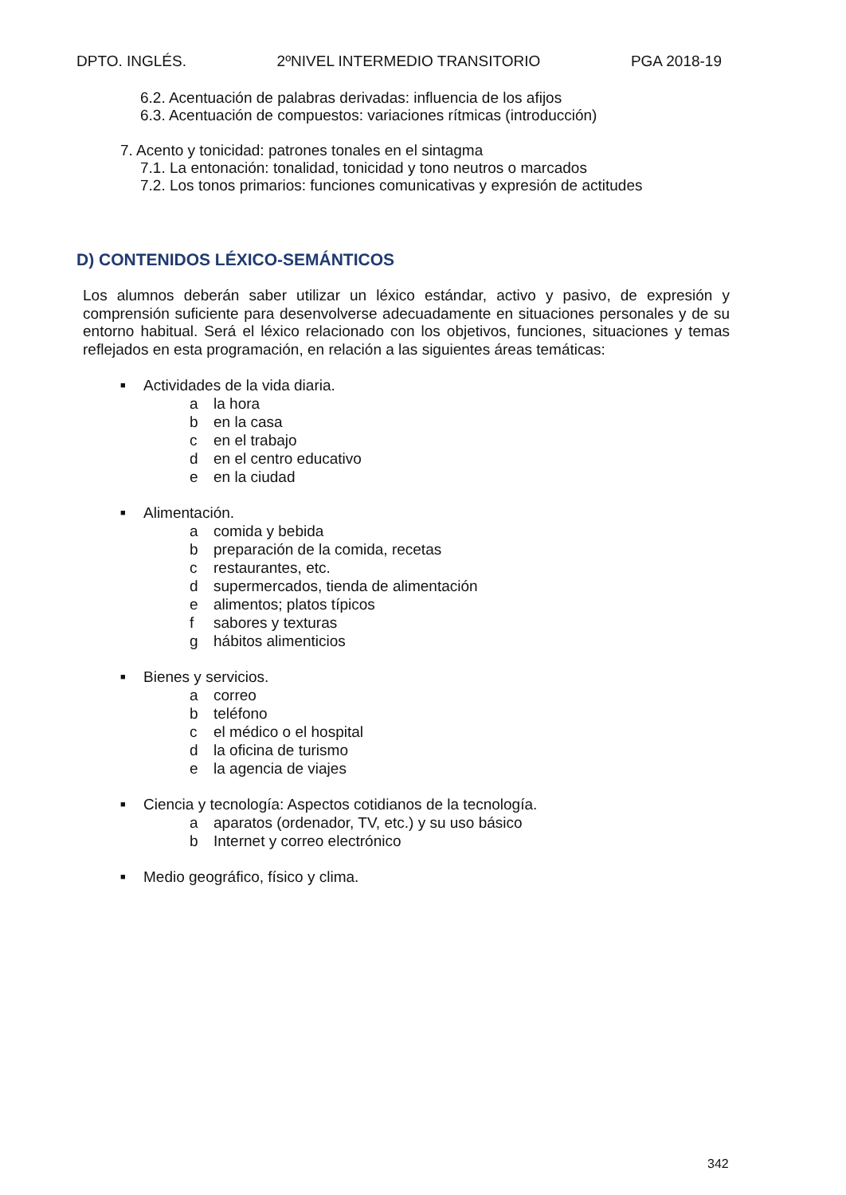DPTO. INGLÉS. 2ºNIVEL INTERMEDIO TRANSITORIO PGA 2018-19
6.2. Acentuación de palabras derivadas: influencia de los afijos
6.3. Acentuación de compuestos: variaciones rítmicas (introducción)
7. Acento y tonicidad: patrones tonales en el sintagma
7.1. La entonación: tonalidad, tonicidad y tono neutros o marcados
7.2. Los tonos primarios: funciones comunicativas y expresión de actitudes
D) CONTENIDOS LÉXICO-SEMÁNTICOS
Los alumnos deberán saber utilizar un léxico estándar, activo y pasivo, de expresión y comprensión suficiente para desenvolverse adecuadamente en situaciones personales y de su entorno habitual. Será el léxico relacionado con los objetivos, funciones, situaciones y temas reflejados en esta programación, en relación a las siguientes áreas temáticas:
■ Actividades de la vida diaria.
a la hora
b en la casa
c en el trabajo
d en el centro educativo
e en la ciudad
■ Alimentación.
a comida y bebida
b preparación de la comida, recetas
c restaurantes, etc.
d supermercados, tienda de alimentación
e alimentos; platos típicos
f sabores y texturas
g hábitos alimenticios
■ Bienes y servicios.
a correo
b teléfono
c el médico o el hospital
d la oficina de turismo
e la agencia de viajes
■ Ciencia y tecnología: Aspectos cotidianos de la tecnología.
a aparatos (ordenador, TV, etc.) y su uso básico
b Internet y correo electrónico
■ Medio geográfico, físico y clima.
342